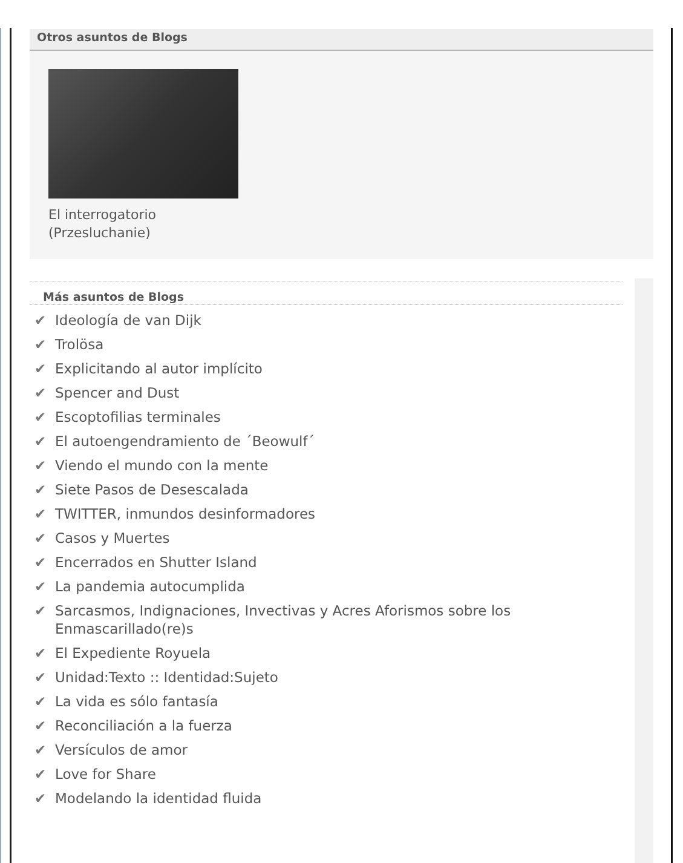Otros asuntos de Blogs
El interrogatorio
(Przesluchanie)
Más asuntos de Blogs
✔ Ideología de van Dijk
✔ Trolösa
✔ Explicitando al autor implícito
✔ Spencer and Dust
✔ Escoptofilias terminales
✔ El autoengendramiento de ´Beowulf´
✔ Viendo el mundo con la mente
✔ Siete Pasos de Desescalada
✔ TWITTER, inmundos desinformadores
✔ Casos y Muertes
✔ Encerrados en Shutter Island
✔ La pandemia autocumplida
✔ Sarcasmos, Indignaciones, Invectivas y Acres Aforismos sobre los Enmascarillado(re)s
✔ El Expediente Royuela
✔ Unidad:Texto :: Identidad:Sujeto
✔ La vida es sólo fantasía
✔ Reconciliación a la fuerza
✔ Versículos de amor
✔ Love for Share
✔ Modelando la identidad fluida